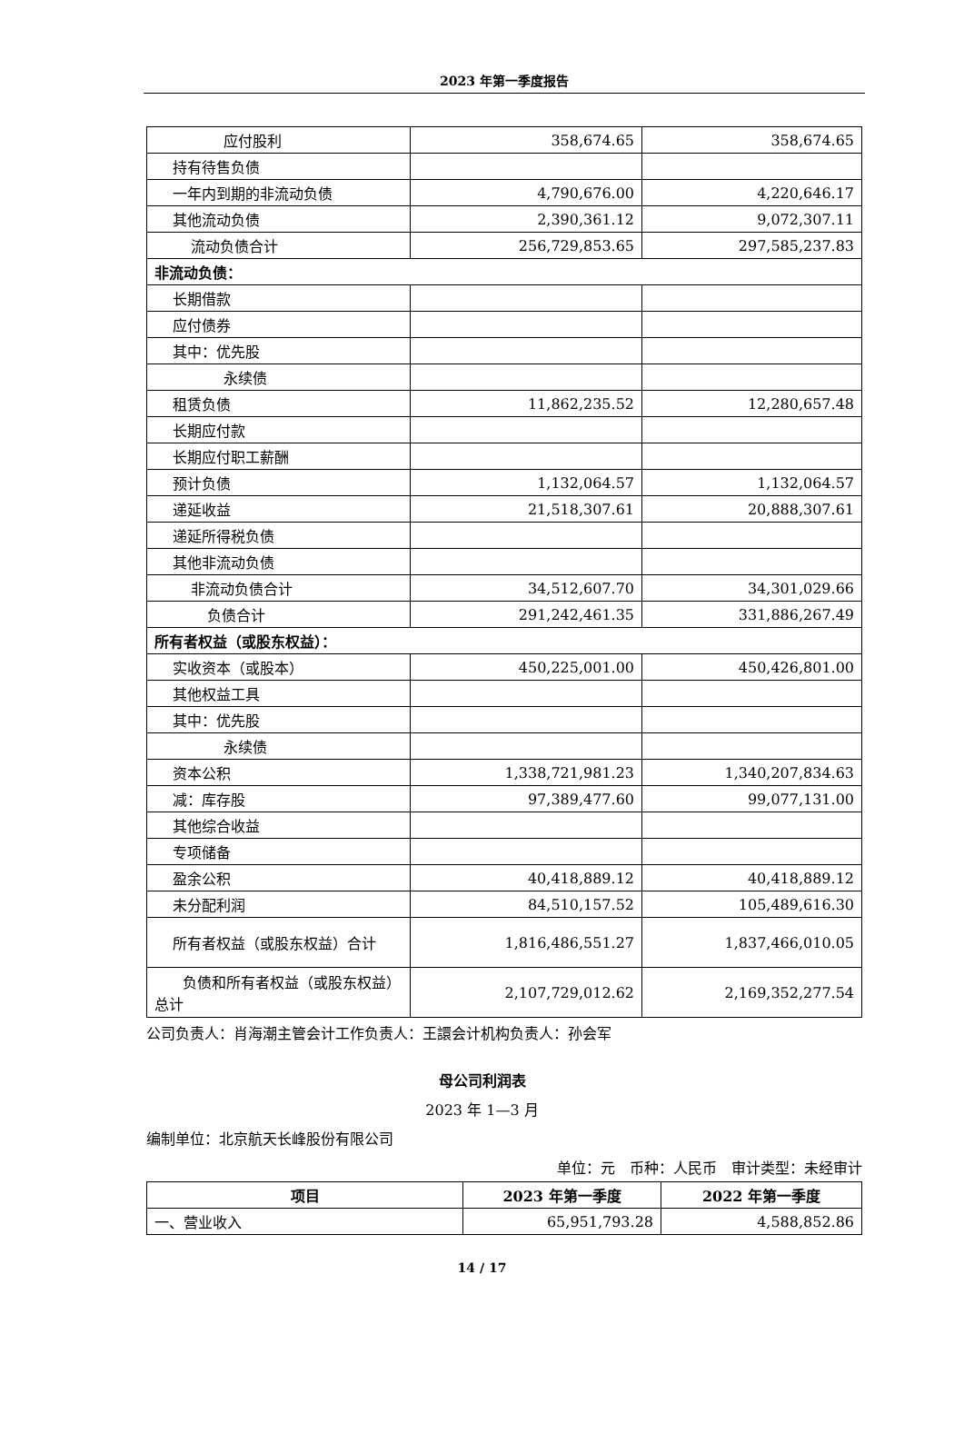2023 年第一季度报告
| 应付股利 | 358,674.65 | 358,674.65 |
| 持有待售负债 | | |
| 一年内到期的非流动负债 | 4,790,676.00 | 4,220,646.17 |
| 其他流动负债 | 2,390,361.12 | 9,072,307.11 |
| 流动负债合计 | 256,729,853.65 | 297,585,237.83 |
| 非流动负债： | | |
| 长期借款 | | |
| 应付债券 | | |
| 其中：优先股 | | |
| 永续债 | | |
| 租赁负债 | 11,862,235.52 | 12,280,657.48 |
| 长期应付款 | | |
| 长期应付职工薪酬 | | |
| 预计负债 | 1,132,064.57 | 1,132,064.57 |
| 递延收益 | 21,518,307.61 | 20,888,307.61 |
| 递延所得税负债 | | |
| 其他非流动负债 | | |
| 非流动负债合计 | 34,512,607.70 | 34,301,029.66 |
| 负债合计 | 291,242,461.35 | 331,886,267.49 |
| 所有者权益（或股东权益）： | | |
| 实收资本（或股本） | 450,225,001.00 | 450,426,801.00 |
| 其他权益工具 | | |
| 其中：优先股 | | |
| 永续债 | | |
| 资本公积 | 1,338,721,981.23 | 1,340,207,834.63 |
| 减：库存股 | 97,389,477.60 | 99,077,131.00 |
| 其他综合收益 | | |
| 专项储备 | | |
| 盈余公积 | 40,418,889.12 | 40,418,889.12 |
| 未分配利润 | 84,510,157.52 | 105,489,616.30 |
| 所有者权益（或股东权益）合计 | 1,816,486,551.27 | 1,837,466,010.05 |
| 负债和所有者权益（或股东权益）总计 | 2,107,729,012.62 | 2,169,352,277.54 |
公司负责人：肖海潮主管会计工作负责人：王譞会计机构负责人：孙会军
母公司利润表
2023 年 1—3 月
编制单位：北京航天长峰股份有限公司
单位：元　币种：人民币　审计类型：未经审计
| 项目 | 2023 年第一季度 | 2022 年第一季度 |
| --- | --- | --- |
| 一、营业收入 | 65,951,793.28 | 4,588,852.86 |
14 / 17